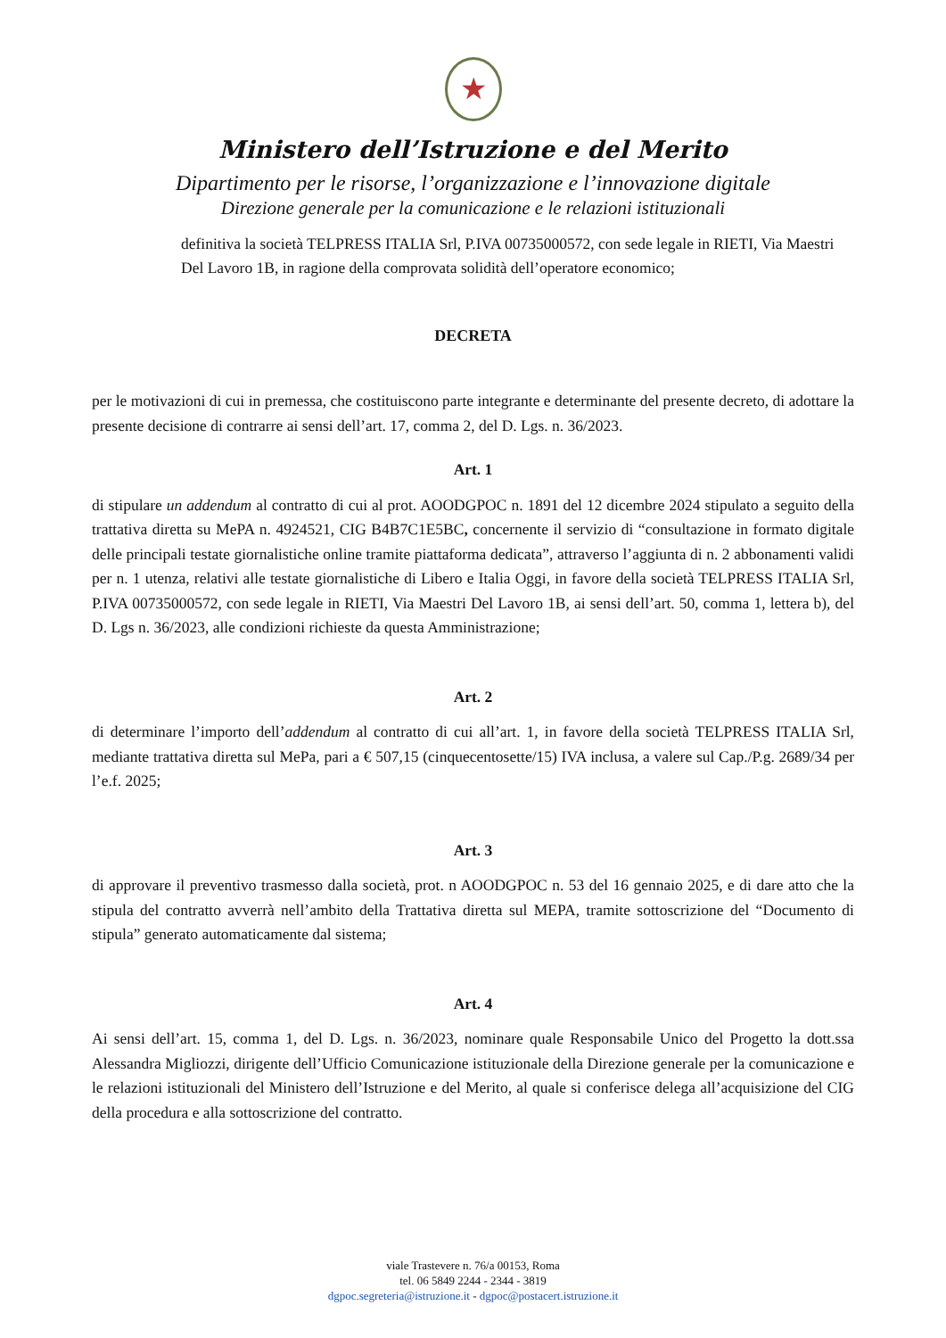★
Ministero dell’Istruzione e del Merito
Dipartimento per le risorse, l’organizzazione e l’innovazione digitale
Direzione generale per la comunicazione e le relazioni istituzionali
definitiva la società TELPRESS ITALIA Srl, P.IVA 00735000572, con sede legale in RIETI, Via Maestri Del Lavoro 1B, in ragione della comprovata solidità dell’operatore economico;
DECRETA
per le motivazioni di cui in premessa, che costituiscono parte integrante e determinante del presente decreto, di adottare la presente decisione di contrarre ai sensi dell’art. 17, comma 2, del D. Lgs. n. 36/2023.
Art. 1
di stipulare un addendum al contratto di cui al prot. AOODGPOC n. 1891 del 12 dicembre 2024 stipulato a seguito della trattativa diretta su MePA n. 4924521, CIG B4B7C1E5BC, concernente il servizio di “consultazione in formato digitale delle principali testate giornalistiche online tramite piattaforma dedicata”, attraverso l’aggiunta di n. 2 abbonamenti validi per n. 1 utenza, relativi alle testate giornalistiche di Libero e Italia Oggi, in favore della società TELPRESS ITALIA Srl, P.IVA 00735000572, con sede legale in RIETI, Via Maestri Del Lavoro 1B, ai sensi dell’art. 50, comma 1, lettera b), del D. Lgs n. 36/2023, alle condizioni richieste da questa Amministrazione;
Art. 2
di determinare l’importo dell’addendum al contratto di cui all’art. 1, in favore della società TELPRESS ITALIA Srl, mediante trattativa diretta sul MePa, pari a € 507,15 (cinquecentosette/15) IVA inclusa, a valere sul Cap./P.g. 2689/34 per l’e.f. 2025;
Art. 3
di approvare il preventivo trasmesso dalla società, prot. n AOODGPOC n. 53 del 16 gennaio 2025, e di dare atto che la stipula del contratto avverrà nell’ambito della Trattativa diretta sul MEPA, tramite sottoscrizione del “Documento di stipula” generato automaticamente dal sistema;
Art. 4
Ai sensi dell’art. 15, comma 1, del D. Lgs. n. 36/2023, nominare quale Responsabile Unico del Progetto la dott.ssa Alessandra Migliozzi, dirigente dell’Ufficio Comunicazione istituzionale della Direzione generale per la comunicazione e le relazioni istituzionali del Ministero dell’Istruzione e del Merito, al quale si conferisce delega all’acquisizione del CIG della procedura e alla sottoscrizione del contratto.
viale Trastevere n. 76/a 00153, Roma
tel. 06 5849 2244 - 2344 - 3819
dgpoc.segreteria@istruzione.it - dgpoc@postacert.istruzione.it